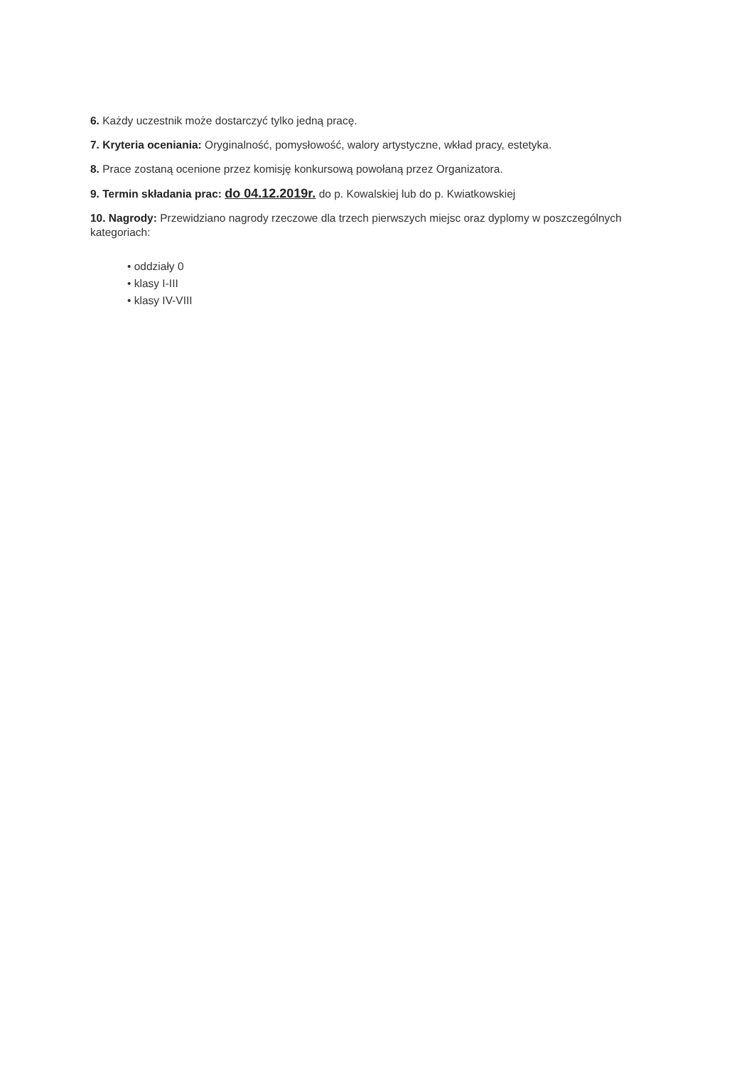6. Każdy uczestnik może dostarczyć tylko jedną pracę.
7. Kryteria oceniania: Oryginalność, pomysłowość, walory artystyczne, wkład pracy, estetyka.
8. Prace zostaną ocenione przez komisję konkursową powołaną przez Organizatora.
9. Termin składania prac: do 04.12.2019r. do p. Kowalskiej lub do p. Kwiatkowskiej
10. Nagrody: Przewidziano nagrody rzeczowe dla trzech pierwszych miejsc oraz dyplomy w poszczególnych kategoriach:
• oddziały 0
• klasy I-III
• klasy IV-VIII